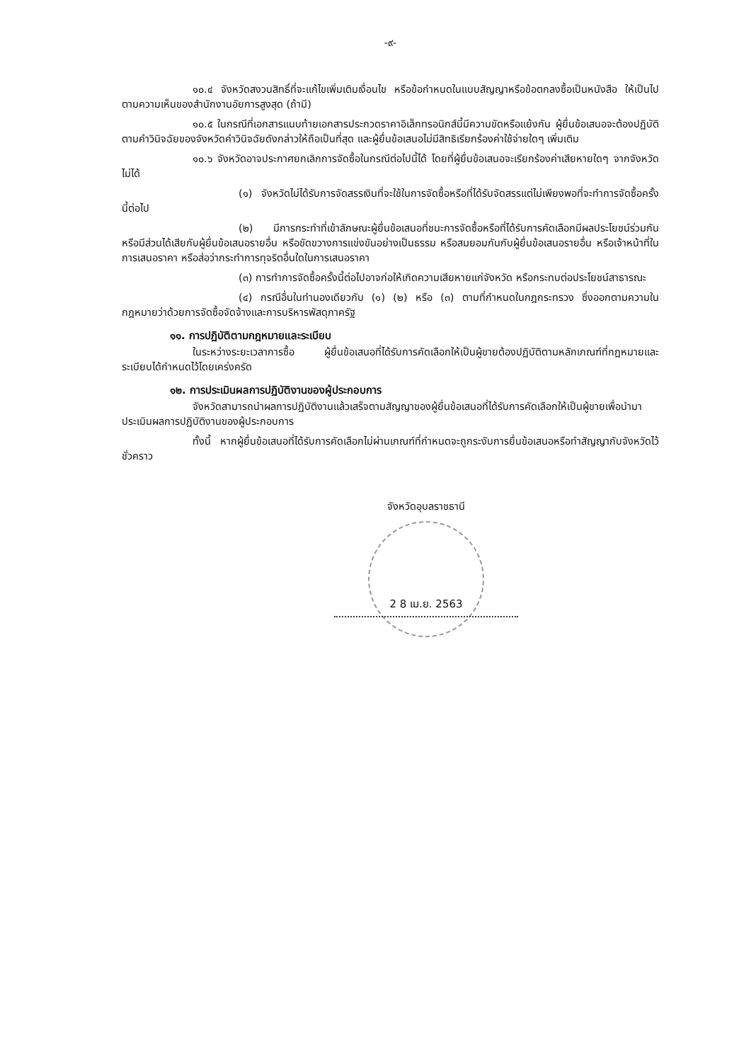-๙-
๑๐.๔ จังหวัดสงวนสิทธิ์ที่จะแก้ไขเพิ่มเติมเงื่อนไข หรือข้อกำหนดในแบบสัญญาหรือข้อตกลงซื้อเป็นหนังสือ ให้เป็นไปตามความเห็นของสำนักงานอัยการสูงสุด (ถ้ามี)
๑๐.๕ ในกรณีที่เอกสารแนบท้ายเอกสารประกวดราคาอิเล็กทรอนิกส์นี้มีความขัดหรือแย้งกัน ผู้ยื่นข้อเสนอจะต้องปฏิบัติตามคำวินิจฉัยของจังหวัดคำวินิจฉัยดังกล่าวให้ถือเป็นที่สุด และผู้ยื่นข้อเสนอไม่มีสิทธิเรียกร้องค่าใช้จ่ายใดๆ เพิ่มเติม
๑๐.๖ จังหวัดอาจประกาศยกเลิกการจัดซื้อในกรณีต่อไปนี้ได้ โดยที่ผู้ยื่นข้อเสนอจะเรียกร้องค่าเสียหายใดๆ จากจังหวัดไม่ได้
(๑) จังหวัดไม่ได้รับการจัดสรรเงินที่จะใช้ในการจัดซื้อหรือที่ได้รับจัดสรรแต่ไม่เพียงพอที่จะทำการจัดซื้อครั้งนี้ต่อไป
(๒) มีการกระทำที่เข้าลักษณะผู้ยื่นข้อเสนอที่ชนะการจัดซื้อหรือที่ได้รับการคัดเลือกมีผลประโยชน์ร่วมกัน หรือมีส่วนได้เสียกับผู้ยื่นข้อเสนอรายอื่น หรือขัดขวางการแข่งขันอย่างเป็นธรรม หรือสมยอมกันกับผู้ยื่นข้อเสนอรายอื่น หรือเจ้าหน้าที่ในการเสนอราคา หรือส่อว่ากระทำการทุจริตอื่นใดในการเสนอราคา
(๓) การทำการจัดซื้อครั้งนี้ต่อไปอาจก่อให้เกิดความเสียหายแก่จังหวัด หรือกระทบต่อประโยชน์สาธารณะ
(๔) กรณีอื่นในทำนองเดียวกับ (๑) (๒) หรือ (๓) ตามที่กำหนดในกฎกระทรวง ซึ่งออกตามความในกฎหมายว่าด้วยการจัดซื้อจัดจ้างและการบริหารพัสดุภาครัฐ
๑๑. การปฏิบัติตามกฎหมายและระเบียบ
ในระหว่างระยะเวลาการซื้อ ผู้ยื่นข้อเสนอที่ได้รับการคัดเลือกให้เป็นผู้ขายต้องปฏิบัติตามหลักเกณฑ์ที่กฎหมายและระเบียบได้กำหนดไว้โดยเคร่งครัด
๑๒. การประเมินผลการปฏิบัติงานของผู้ประกอบการ
จังหวัดสามารถนำผลการปฏิบัติงานแล้วเสร็จตามสัญญาของผู้ยื่นข้อเสนอที่ได้รับการคัดเลือกให้เป็นผู้ขายเพื่อนำมาประเมินผลการปฏิบัติงานของผู้ประกอบการ
ทั้งนี้ หากผู้ยื่นข้อเสนอที่ได้รับการคัดเลือกไม่ผ่านเกณฑ์ที่กำหนดจะถูกระงับการยื่นข้อเสนอหรือทำสัญญากับจังหวัดไว้ชั่วคราว
จังหวัดอุบลราชธานี
2 8 เม.ย. 2563